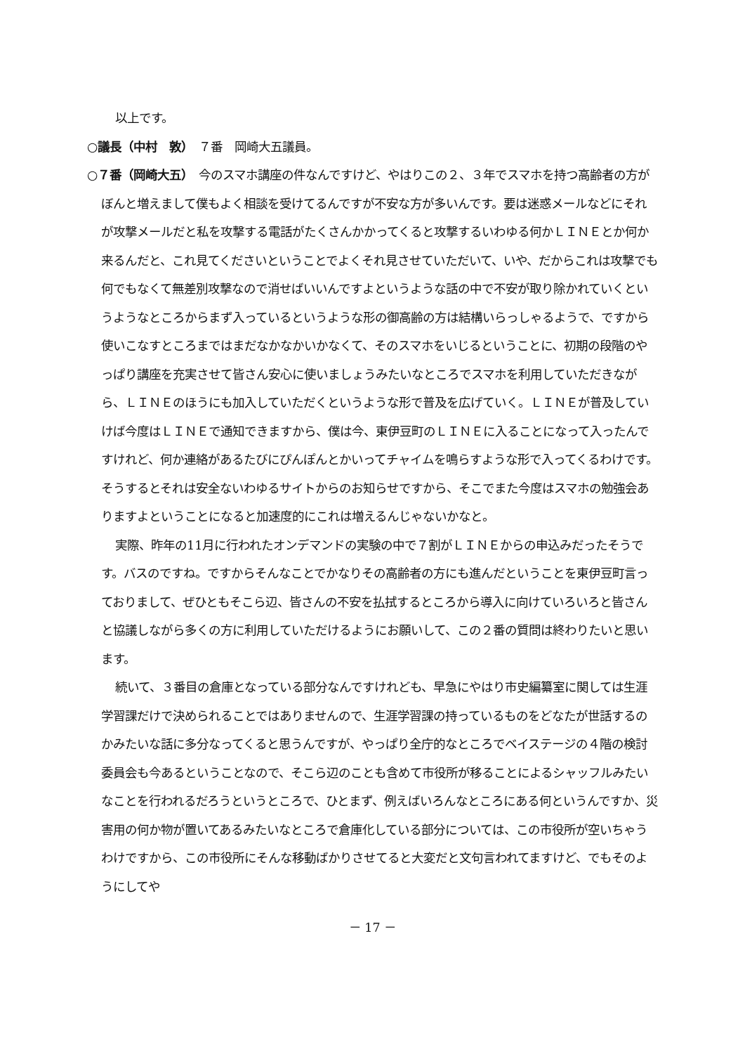以上です。
○議長（中村　敦）　７番　岡崎大五議員。
○７番（岡崎大五）　今のスマホ講座の件なんですけど、やはりこの２、３年でスマホを持つ高齢者の方がぼんと増えまして僕もよく相談を受けてるんですが不安な方が多いんです。要は迷惑メールなどにそれが攻撃メールだと私を攻撃する電話がたくさんかかってくると攻撃するいわゆる何かＬＩＮＥとか何か来るんだと、これ見てくださいということでよくそれ見させていただいて、いや、だからこれは攻撃でも何でもなくて無差別攻撃なので消せばいいんですよというような話の中で不安が取り除かれていくというようなところからまず入っているというような形の御高齢の方は結構いらっしゃるようで、ですから使いこなすところまではまだなかなかいかなくて、そのスマホをいじるということに、初期の段階のやっぱり講座を充実させて皆さん安心に使いましょうみたいなところでスマホを利用していただきながら、ＬＩＮＥのほうにも加入していただくというような形で普及を広げていく。ＬＩＮＥが普及していけば今度はＬＩＮＥで通知できますから、僕は今、東伊豆町のＬＩＮＥに入ることになって入ったんですけれど、何か連絡があるたびにぴんぽんとかいってチャイムを鳴らすような形で入ってくるわけです。そうするとそれは安全ないわゆるサイトからのお知らせですから、そこでまた今度はスマホの勉強会ありますよということになると加速度的にこれは増えるんじゃないかなと。
実際、昨年の11月に行われたオンデマンドの実験の中で７割がＬＩＮＥからの申込みだったそうです。バスのですね。ですからそんなことでかなりその高齢者の方にも進んだということを東伊豆町言っておりまして、ぜひともそこら辺、皆さんの不安を払拭するところから導入に向けていろいろと皆さんと協議しながら多くの方に利用していただけるようにお願いして、この２番の質問は終わりたいと思います。
続いて、３番目の倉庫となっている部分なんですけれども、早急にやはり市史編纂室に関しては生涯学習課だけで決められることではありませんので、生涯学習課の持っているものをどなたが世話するのかみたいな話に多分なってくると思うんですが、やっぱり全庁的なところでベイステージの４階の検討委員会も今あるということなので、そこら辺のことも含めて市役所が移ることによるシャッフルみたいなことを行われるだろうというところで、ひとまず、例えばいろんなところにある何というんですか、災害用の何か物が置いてあるみたいなところで倉庫化している部分については、この市役所が空いちゃうわけですから、この市役所にそんな移動ばかりさせてると大変だと文句言われてますけど、でもそのようにしてや
－ 17 －